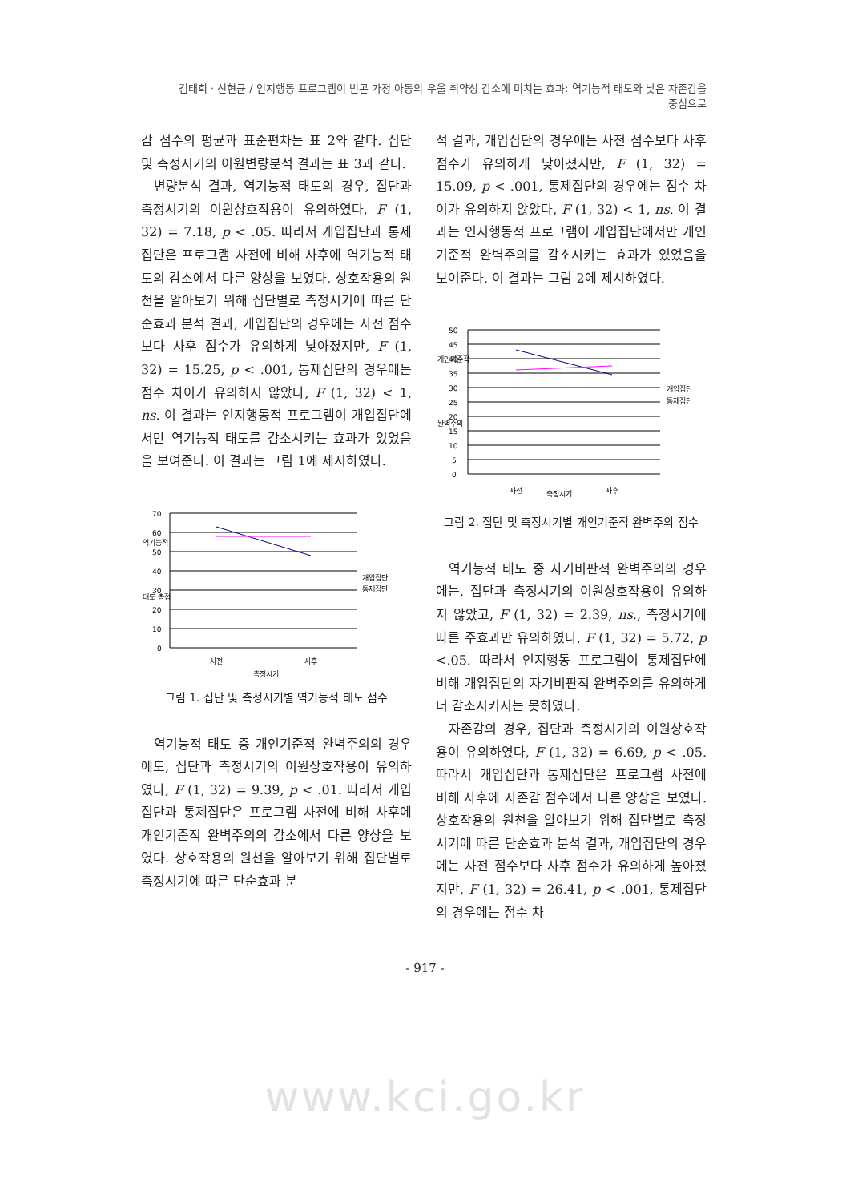김태희 · 신현균 / 인지행동 프로그램이 빈곤 가정 아동의 우울 취약성 감소에 미치는 효과: 역기능적 태도와 낮은 자존감을 중심으로
감 점수의 평균과 표준편차는 표 2와 같다. 집단 및 측정시기의 이원변량분석 결과는 표 3과 같다.
변량분석 결과, 역기능적 태도의 경우, 집단과 측정시기의 이원상호작용이 유의하였다, F (1, 32) = 7.18, p < .05. 따라서 개입집단과 통제집단은 프로그램 사전에 비해 사후에 역기능적 태도의 감소에서 다른 양상을 보였다. 상호작용의 원천을 알아보기 위해 집단별로 측정시기에 따른 단순효과 분석 결과, 개입집단의 경우에는 사전 점수보다 사후 점수가 유의하게 낮아졌지만, F (1, 32) = 15.25, p < .001, 통제집단의 경우에는 점수 차이가 유의하지 않았다, F (1, 32) < 1, ns. 이 결과는 인지행동적 프로그램이 개입집단에서만 역기능적 태도를 감소시키는 효과가 있었음을 보여준다. 이 결과는 그림 1에 제시하였다.
70
60
50
40
30
20
10
0
역기능적
태도 총점
개입집단
통제집단
사전
사후
측정시기
그림 1. 집단 및 측정시기별 역기능적 태도 점수
역기능적 태도 중 개인기준적 완벽주의의 경우에도, 집단과 측정시기의 이원상호작용이 유의하였다, F (1, 32) = 9.39, p < .01. 따라서 개입집단과 통제집단은 프로그램 사전에 비해 사후에 개인기준적 완벽주의의 감소에서 다른 양상을 보였다. 상호작용의 원천을 알아보기 위해 집단별로 측정시기에 따른 단순효과 분
석 결과, 개입집단의 경우에는 사전 점수보다 사후 점수가 유의하게 낮아졌지만, F (1, 32) = 15.09, p < .001, 통제집단의 경우에는 점수 차이가 유의하지 않았다, F (1, 32) < 1, ns. 이 결과는 인지행동적 프로그램이 개입집단에서만 개인기준적 완벽주의를 감소시키는 효과가 있었음을 보여준다. 이 결과는 그림 2에 제시하였다.
50
45
40
35
30
25
20
15
10
5
0
개인기준적
완벽주의
개입집단
통제집단
사전
사후
측정시기
그림 2. 집단 및 측정시기별 개인기준적 완벽주의 점수
역기능적 태도 중 자기비판적 완벽주의의 경우에는, 집단과 측정시기의 이원상호작용이 유의하지 않았고, F (1, 32) = 2.39, ns., 측정시기에 따른 주효과만 유의하였다, F (1, 32) = 5.72, p <.05. 따라서 인지행동 프로그램이 통제집단에 비해 개입집단의 자기비판적 완벽주의를 유의하게 더 감소시키지는 못하였다.
자존감의 경우, 집단과 측정시기의 이원상호작용이 유의하였다, F (1, 32) = 6.69, p < .05. 따라서 개입집단과 통제집단은 프로그램 사전에 비해 사후에 자존감 점수에서 다른 양상을 보였다. 상호작용의 원천을 알아보기 위해 집단별로 측정시기에 따른 단순효과 분석 결과, 개입집단의 경우에는 사전 점수보다 사후 점수가 유의하게 높아졌지만, F (1, 32) = 26.41, p < .001, 통제집단의 경우에는 점수 차
- 917 -
www.kci.go.kr